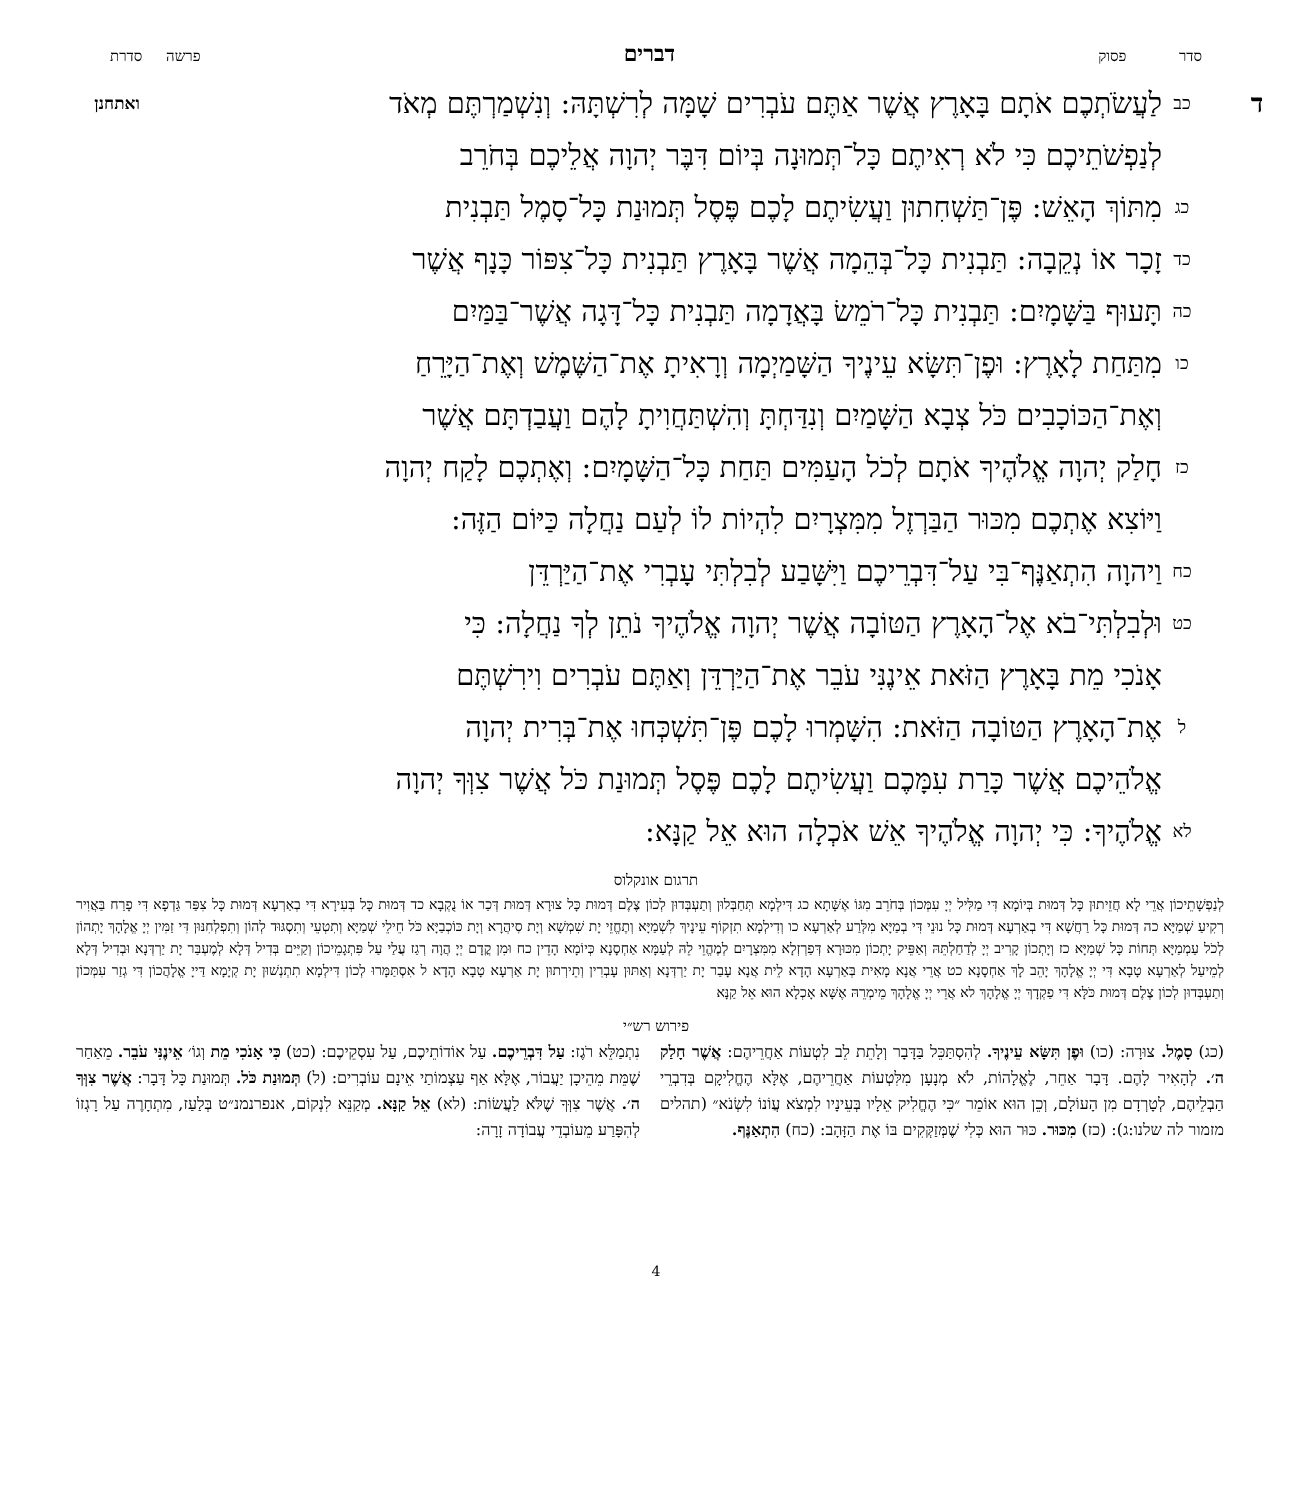סדר פסוק דברים פרשה סדרת
דכב לַעֲשֹׂתְכֶם אֹתָם בָּאָרֶץ אֲשֶׁר אַתֶּם עֹבְרִים שָׁמָּה לְרִשְׁתָּהּ: וְנִשְׁמַרְתֶּם מְאֹד ואתחנן
לְנַפְשֹׁתֵיכֶם כִּי לֹא רְאִיתֶם כָּל־תְּמוּנָה בְּיוֹם דִּבֶּר יְהוָה אֲלֵיכֶם בְּחֹרֵב
כג מִתּוֹךְ הָאֵשׁ: פֶּן־תַּשְׁחִתוּן וַעֲשִׂיתֶם לָכֶם פֶּסֶל תְּמוּנַת כָּל־סָמֶל תַּבְנִית
כד זָכָר אוֹ נְקֵבָה: תַּבְנִית כָּל־בְּהֵמָה אֲשֶׁר בָּאָרֶץ תַּבְנִית כָּל־צִפּוֹר כָּנָף אֲשֶׁר
כה תָּעוּף בַּשָּׁמָיִם: תַּבְנִית כָּל־רֹמֵשׂ בָּאֲדָמָה תַּבְנִית כָּל־דָּגָה אֲשֶׁר־בַּמַּיִם
כו מִתַּחַת לָאָרֶץ: וּפֶן־תִּשָּׂא עֵינֶיךָ הַשָּׁמַיְמָה וְרָאִיתָ אֶת־הַשֶּׁמֶשׁ וְאֶת־הַיָּרֵחַ
וְאֶת־הַכּוֹכָבִים כֹּל צְבָא הַשָּׁמַיִם וְנִדַּחְתָּ וְהִשְׁתַּחֲוִיתָ לָהֶם וַעֲבַדְתָּם אֲשֶׁר
כז חָלַק יְהוָה אֱלֹהֶיךָ אֹתָם לְכֹל הָעַמִּים תַּחַת כָּל־הַשָּׁמָיִם: וְאֶתְכֶם לָקַח יְהוָה
וַיּוֹצִא אֶתְכֶם מִכּוּר הַבַּרְזֶל מִמִּצְרָיִם לִהְיוֹת לוֹ לְעַם נַחֲלָה כַּיּוֹם הַזֶּה:
כח וַיהוָה הִתְאַנֶּף־בִּי עַל־דִּבְרֵיכֶם וַיִּשָּׁבַע לְבִלְתִּי עָבְרִי אֶת־הַיַּרְדֵּן
כט וּלְבִלְתִּי־בֹא אֶל־הָאָרֶץ הַטּוֹבָה אֲשֶׁר יְהוָה אֱלֹהֶיךָ נֹתֵן לְךָ נַחֲלָה: כִּי
אָנֹכִי מֵת בָּאָרֶץ הַזֹּאת אֵינֶנִּי עֹבֵר אֶת־הַיַּרְדֵּן וְאַתֶּם עֹבְרִים וִירִשְׁתֶּם
לאֶת־הָאָרֶץ הַטּוֹבָה הַזֹּאת: הִשָּׁמְרוּ לָכֶם פֶּן־תִּשְׁכְּחוּ אֶת־בְּרִית יְהוָה
אֱלֹהֵיכֶם אֲשֶׁר כָּרַת עִמָּכֶם וַעֲשִׂיתֶם לָכֶם פֶּסֶל תְּמוּנַת כֹּל אֲשֶׁר צִוְּךָ יְהוָה
לא אֱלֹהֶיךָ: כִּי יְהוָה אֱלֹהֶיךָ אֵשׁ אֹכְלָה הוּא אֵל קַנָּא:
תרגום אונקלוס
לְנַפְשָׁתֵיכוֹן אֲרֵי לָא חֲזֵיתוּן כָּל דְּמוּת בְּיוֹמָא דִּי מַלִּיל יְיָ עִמְּכוֹן בְּחֹרֵב מִגּוֹ אֶשָּׁתָא כג דִּילְמָא תְּחַבְּלוּן וְתַעְבְּדוּן לְכוֹן צֶלֶם דְּמוּת כָּל צוּרָא דְּמוּת דְּכַר אוֹ נֻקְבָא כד דְּמוּת כָּל בְּעִירָא דִּי בְאַרְעָא דְּמוּת כָּל צִפַּר גַּדְפָא דִּי פָרַח בַּאֲוִיר רְקִיעַ שְׁמַיָּא כה דְּמוּת כָּל רַחֲשָׁא דִּי בְאַרְעָא דְּמוּת כָּל נוּנֵי דִּי בְמַיָּא מִלְּרַע לְאַרְעָא כו וְדִילְמָא תִזְקוֹף עֵינָיךְ לִשְׁמַיָּא וְתֶחֱזֵי יָת שִׁמְשָׁא וְיָת סִיהֲרָא וְיָת כּוֹכְבַיָּא כֹּל חֵילֵי שְׁמַיָּא וְתִטְעֵי וְתִסְגּוּד לְהוֹן וְתִפְלְחִנּוּן דִּי זַמִּין יְיָ אֱלָהָךְ יָתְהוֹן לְכֹל עַמְמַיָּא תְּחוֹת כָּל שְׁמַיָּא כז וְיָתְכוֹן קָרִיב יְיָ לְדַחַלְתֵּהּ וְאַפֵּיק יָתְכוֹן מִכּוּרָא דְּפַרְזְלָא מִמִּצְרָיִם לְמֶהֱוֵי לֵהּ לְעַמָּא אַחְסָנָא כְּיוֹמָא הָדֵין כח וּמִן קֳדָם יְיָ הֲוָה רְגַז עֲלַי עַל פִּתְגָמֵיכוֹן וְקַיֵּים בְּדִיל דְּלָא לְמֶעְבַּר יָת יַרְדְּנָא וּבְדִיל דְּלָא לְמֵיעַל לְאַרְעָא טָבָא דִּי יְיָ אֱלָהָךְ יָהֵב לָךְ אַחְסָנָא כט אֲרֵי אֲנָא מָאִית בְּאַרְעָא הָדָא לֵית אֲנָא עָבַר יָת יַרְדְּנָא וְאַתּוּן עָבְרִין וְתֵירְתוּן יָת אַרְעָא טָבָא הָדָא ל אִסְתַּמָּרוּ לְכוֹן דִּילְמָא תִתְנְשׁוּן יָת קְיָמָא דַּייָ אֱלָהֲכוֹן דִּי גְזַר עִמְּכוֹן וְתַעְבְּדוּן לְכוֹן צֶלֶם דְּמוּת כֹּלָּא דִּי פַקְדָךְ יְיָ אֱלָהָךְ לא אֲרֵי יְיָ אֱלָהָךְ מֵימְרֵהּ אֶשָּׁא אָכְלָא הוּא אֵל קַנָּא
פירוש רש״י
(כג) סָמֶל. צוּרָה: (כו) וּפֶן תִּשָּׂא עֵינֶיךָ. לְהִסְתַּכֵּל בַּדָּבָר וְלָתֵת לֵב לִטְעוֹת אַחֲרֵיהֶם: אֲשֶׁר חָלַק ה׳. לְהָאִיר לָהֶם. דָּבָר אַחֵר, לֶאֱלָהוֹת, לֹא מְנָעָן מִלִּטְעוֹת אַחֲרֵיהֶם, אֶלָּא הֶחֱלִיקָם בְּדִבְרֵי הַבְלֵיהֶם, לְטָרְדָם מִן הָעוֹלָם, וְכֵן הוּא אוֹמֵר ״כִּי הֶחֱלִיק אֵלָיו בְּעֵינָיו לִמְצֹא עֲוֹנוֹ לִשְׂנֹא״ (תהלים מזמור לה שלנו:ג): (כז) מִכּוּר. כּוּר הוּא כְּלִי שֶׁמְּזַקְּקִים בּוֹ אֶת הַזָּהָב: (כח) הִתְאַנֶּף.
נִתְמַלֵּא רֹגֶז: עַל דִּבְרֵיכֶם. עַל אוֹדוֹתֵיכֶם, עַל עִסְקֵיכֶם: (כט) כִּי אָנֹכִי מֵת וְגוֹ׳ אֵינֶנִּי עֹבֵר. מֵאַחַר שֶׁמֵּת מֵהֵיכָן יַעֲבוֹר, אֶלָּא אַף עַצְמוֹתַי אֵינָם עוֹבְרִים: (ל) תְּמוּנַת כֹּל. תְּמוּנַת כָּל דָּבָר: אֲשֶׁר צִוְּךָ ה׳. אֲשֶׁר צִוְּךָ שֶׁלֹּא לַעֲשׂוֹת: (לא) אֵל קַנָּא. מְקַנֵּא לִנְקוֹם, אנפרנמנ״ט בְּלַעַז, מִתְחָרֶה עַל רָגְזוֹ לְהִפָּרַע מֵעוֹבְדֵי עֲבוֹדָה זָרָה:
4